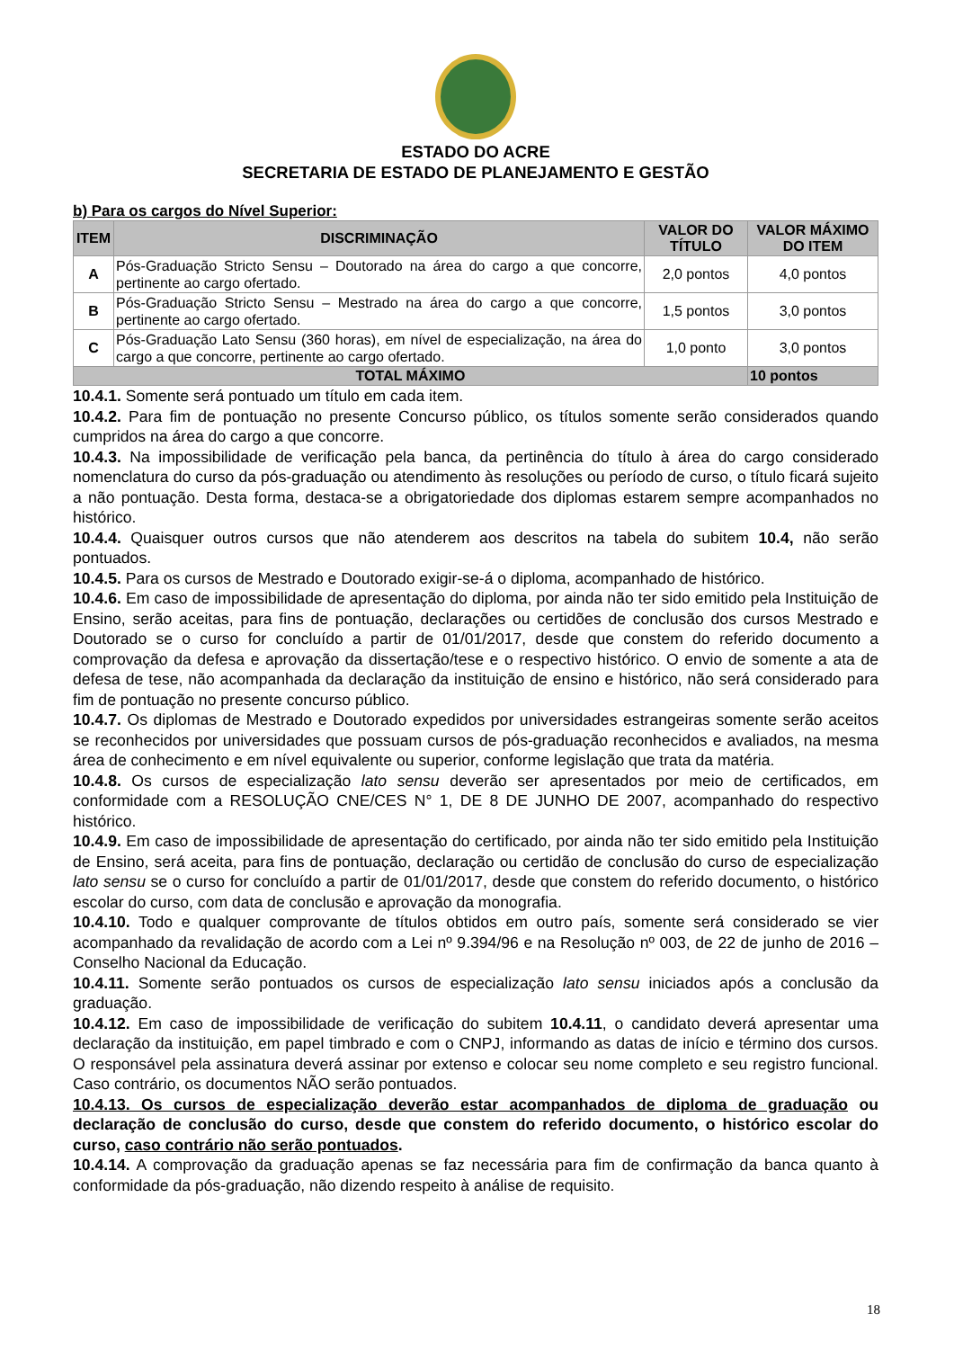ESTADO DO ACRE
SECRETARIA DE ESTADO DE PLANEJAMENTO E GESTÃO
b) Para os cargos do Nível Superior:
| ITEM | DISCRIMINAÇÃO | VALOR DO TÍTULO | VALOR MÁXIMO DO ITEM |
| --- | --- | --- | --- |
| A | Pós-Graduação Stricto Sensu – Doutorado na área do cargo a que concorre, pertinente ao cargo ofertado. | 2,0 pontos | 4,0 pontos |
| B | Pós-Graduação Stricto Sensu – Mestrado na área do cargo a que concorre, pertinente ao cargo ofertado. | 1,5 pontos | 3,0 pontos |
| C | Pós-Graduação Lato Sensu (360 horas), em nível de especialização, na área do cargo a que concorre, pertinente ao cargo ofertado. | 1,0 ponto | 3,0 pontos |
| TOTAL MÁXIMO | | | 10 pontos |
10.4.1. Somente será pontuado um título em cada item.
10.4.2. Para fim de pontuação no presente Concurso público, os títulos somente serão considerados quando cumpridos na área do cargo a que concorre.
10.4.3. Na impossibilidade de verificação pela banca, da pertinência do título à área do cargo considerado nomenclatura do curso da pós-graduação ou atendimento às resoluções ou período de curso, o título ficará sujeito a não pontuação. Desta forma, destaca-se a obrigatoriedade dos diplomas estarem sempre acompanhados no histórico.
10.4.4. Quaisquer outros cursos que não atenderem aos descritos na tabela do subitem 10.4, não serão pontuados.
10.4.5. Para os cursos de Mestrado e Doutorado exigir-se-á o diploma, acompanhado de histórico.
10.4.6. Em caso de impossibilidade de apresentação do diploma, por ainda não ter sido emitido pela Instituição de Ensino, serão aceitas, para fins de pontuação, declarações ou certidões de conclusão dos cursos Mestrado e Doutorado se o curso for concluído a partir de 01/01/2017, desde que constem do referido documento a comprovação da defesa e aprovação da dissertação/tese e o respectivo histórico. O envio de somente a ata de defesa de tese, não acompanhada da declaração da instituição de ensino e histórico, não será considerado para fim de pontuação no presente concurso público.
10.4.7. Os diplomas de Mestrado e Doutorado expedidos por universidades estrangeiras somente serão aceitos se reconhecidos por universidades que possuam cursos de pós-graduação reconhecidos e avaliados, na mesma área de conhecimento e em nível equivalente ou superior, conforme legislação que trata da matéria.
10.4.8. Os cursos de especialização lato sensu deverão ser apresentados por meio de certificados, em conformidade com a RESOLUÇÃO CNE/CES N° 1, DE 8 DE JUNHO DE 2007, acompanhado do respectivo histórico.
10.4.9. Em caso de impossibilidade de apresentação do certificado, por ainda não ter sido emitido pela Instituição de Ensino, será aceita, para fins de pontuação, declaração ou certidão de conclusão do curso de especialização lato sensu se o curso for concluído a partir de 01/01/2017, desde que constem do referido documento, o histórico escolar do curso, com data de conclusão e aprovação da monografia.
10.4.10. Todo e qualquer comprovante de títulos obtidos em outro país, somente será considerado se vier acompanhado da revalidação de acordo com a Lei nº 9.394/96 e na Resolução nº 003, de 22 de junho de 2016 – Conselho Nacional da Educação.
10.4.11. Somente serão pontuados os cursos de especialização lato sensu iniciados após a conclusão da graduação.
10.4.12. Em caso de impossibilidade de verificação do subitem 10.4.11, o candidato deverá apresentar uma declaração da instituição, em papel timbrado e com o CNPJ, informando as datas de início e término dos cursos. O responsável pela assinatura deverá assinar por extenso e colocar seu nome completo e seu registro funcional. Caso contrário, os documentos NÃO serão pontuados.
10.4.13. Os cursos de especialização deverão estar acompanhados de diploma de graduação ou declaração de conclusão do curso, desde que constem do referido documento, o histórico escolar do curso, caso contrário não serão pontuados.
10.4.14. A comprovação da graduação apenas se faz necessária para fim de confirmação da banca quanto à conformidade da pós-graduação, não dizendo respeito à análise de requisito.
18